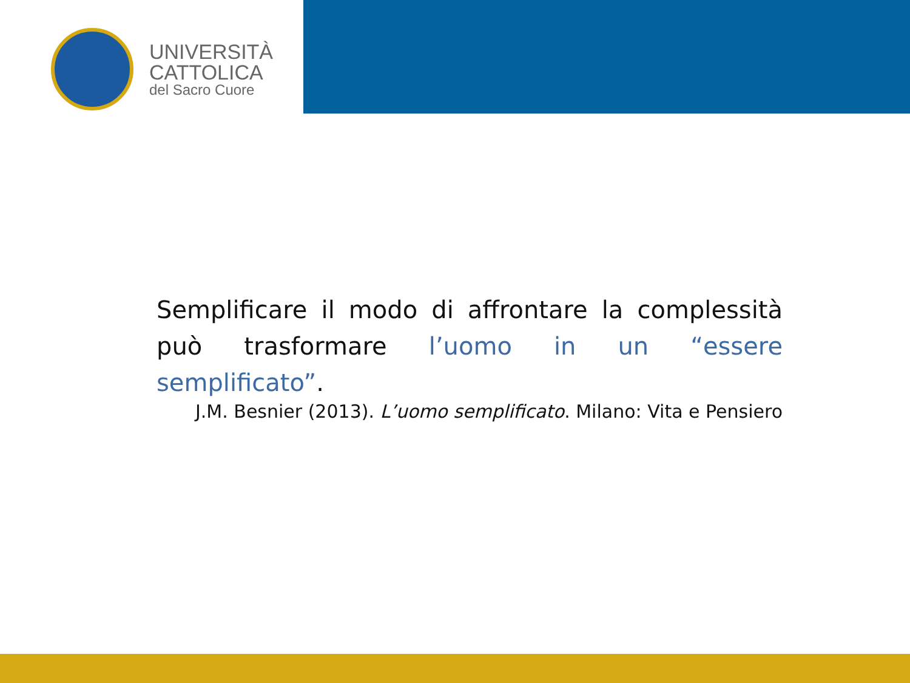UNIVERSITÀ
CATTOLICA
del Sacro Cuore
Semplificare il modo di affrontare la complessità può trasformare l’uomo in un “essere semplificato”.
J.M. Besnier (2013). L’uomo semplificato. Milano: Vita e Pensiero